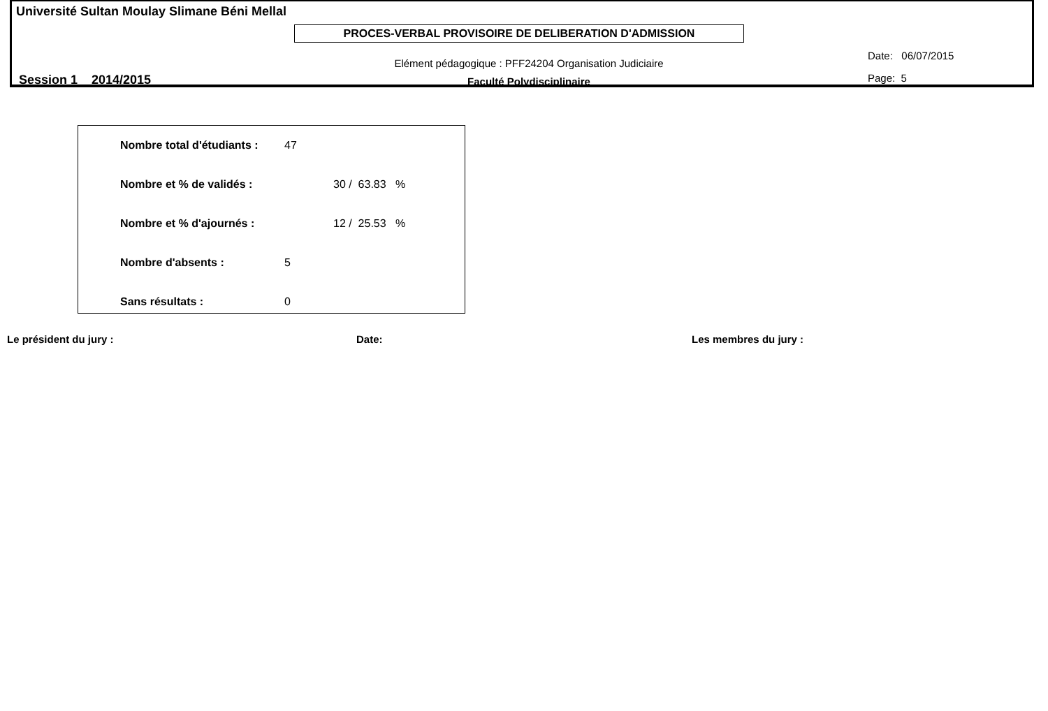Université Sultan Moulay Slimane Béni Mellal
PROCES-VERBAL PROVISOIRE DE DELIBERATION D'ADMISSION
Elément pédagogique : PFF24204 Organisation Judiciaire
Faculté Polydisciplinaire
Date: 06/07/2015
Page: 5
Session 1 2014/2015
| Nombre total d'étudiants : | 47 |
| Nombre et % de validés : | 30 / 63.83 % |
| Nombre et % d'ajournés : | 12 / 25.53 % |
| Nombre d'absents : | 5 |
| Sans résultats : | 0 |
Le président du jury : Date: Les membres du jury :